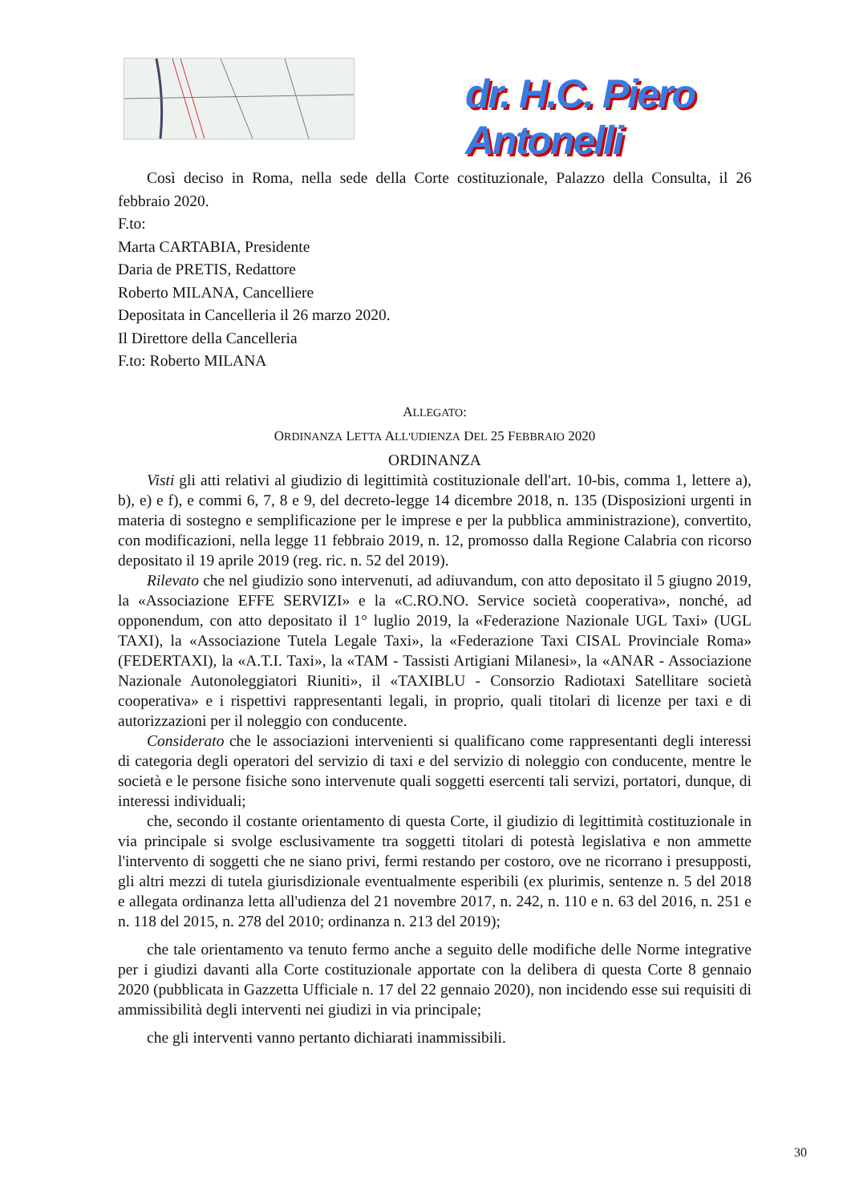dr. H.C. Piero Antonelli
Così deciso in Roma, nella sede della Corte costituzionale, Palazzo della Consulta, il 26 febbraio 2020.
F.to:
Marta CARTABIA, Presidente
Daria de PRETIS, Redattore
Roberto MILANA, Cancelliere
Depositata in Cancelleria il 26 marzo 2020.
Il Direttore della Cancelleria
F.to: Roberto MILANA
ALLEGATO:
ORDINANZA LETTA ALL'UDIENZA DEL 25 FEBBRAIO 2020
ORDINANZA
Visti gli atti relativi al giudizio di legittimità costituzionale dell'art. 10-bis, comma 1, lettere a), b), e) e f), e commi 6, 7, 8 e 9, del decreto-legge 14 dicembre 2018, n. 135 (Disposizioni urgenti in materia di sostegno e semplificazione per le imprese e per la pubblica amministrazione), convertito, con modificazioni, nella legge 11 febbraio 2019, n. 12, promosso dalla Regione Calabria con ricorso depositato il 19 aprile 2019 (reg. ric. n. 52 del 2019).
Rilevato che nel giudizio sono intervenuti, ad adiuvandum, con atto depositato il 5 giugno 2019, la «Associazione EFFE SERVIZI» e la «C.RO.NO. Service società cooperativa», nonché, ad opponendum, con atto depositato il 1° luglio 2019, la «Federazione Nazionale UGL Taxi» (UGL TAXI), la «Associazione Tutela Legale Taxi», la «Federazione Taxi CISAL Provinciale Roma» (FEDERTAXI), la «A.T.I. Taxi», la «TAM - Tassisti Artigiani Milanesi», la «ANAR - Associazione Nazionale Autonoleggiatori Riuniti», il «TAXIBLU - Consorzio Radiotaxi Satellitare società cooperativa» e i rispettivi rappresentanti legali, in proprio, quali titolari di licenze per taxi e di autorizzazioni per il noleggio con conducente.
Considerato che le associazioni intervenienti si qualificano come rappresentanti degli interessi di categoria degli operatori del servizio di taxi e del servizio di noleggio con conducente, mentre le società e le persone fisiche sono intervenute quali soggetti esercenti tali servizi, portatori, dunque, di interessi individuali;
che, secondo il costante orientamento di questa Corte, il giudizio di legittimità costituzionale in via principale si svolge esclusivamente tra soggetti titolari di potestà legislativa e non ammette l'intervento di soggetti che ne siano privi, fermi restando per costoro, ove ne ricorrano i presupposti, gli altri mezzi di tutela giurisdizionale eventualmente esperibili (ex plurimis, sentenze n. 5 del 2018 e allegata ordinanza letta all'udienza del 21 novembre 2017, n. 242, n. 110 e n. 63 del 2016, n. 251 e n. 118 del 2015, n. 278 del 2010; ordinanza n. 213 del 2019);
che tale orientamento va tenuto fermo anche a seguito delle modifiche delle Norme integrative per i giudizi davanti alla Corte costituzionale apportate con la delibera di questa Corte 8 gennaio 2020 (pubblicata in Gazzetta Ufficiale n. 17 del 22 gennaio 2020), non incidendo esse sui requisiti di ammissibilità degli interventi nei giudizi in via principale;
che gli interventi vanno pertanto dichiarati inammissibili.
30